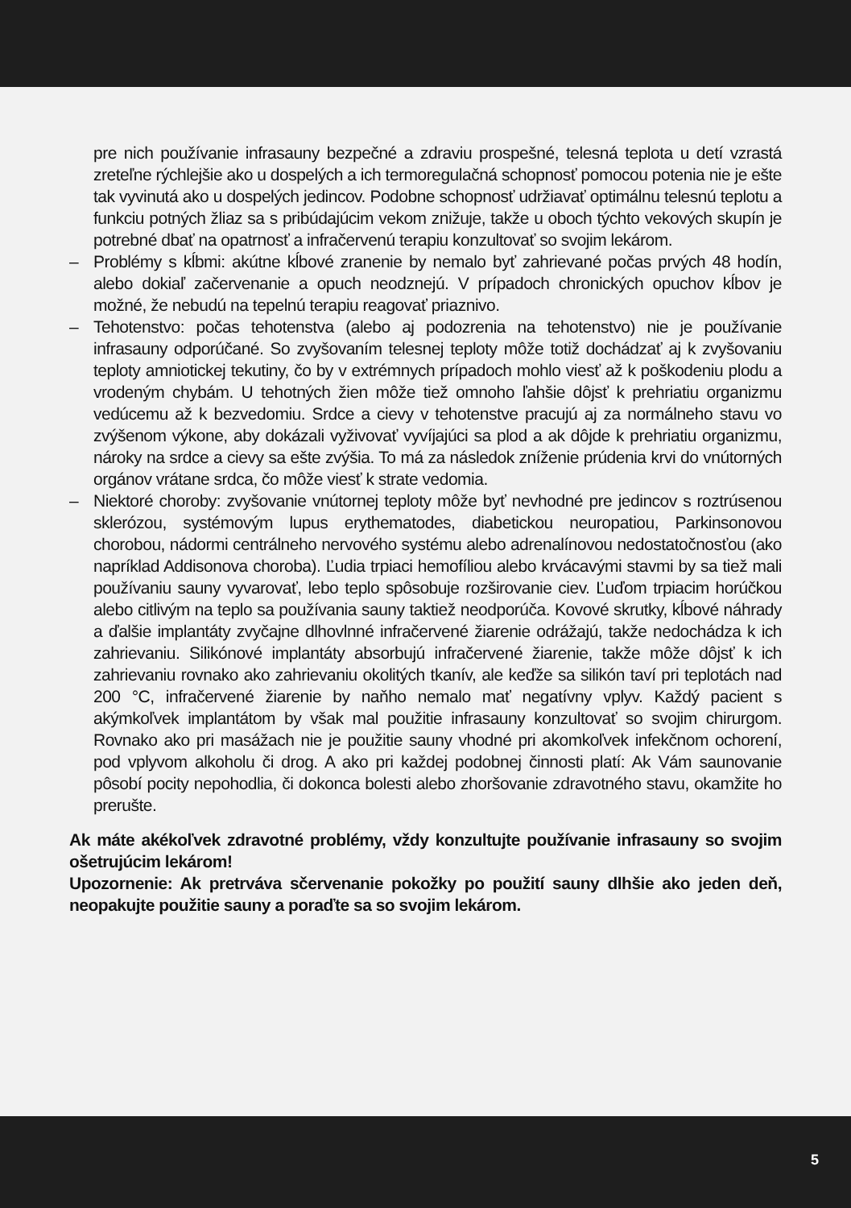pre nich používanie infrasauny bezpečné a zdraviu prospešné, telesná teplota u detí vzrastá zreteľne rýchlejšie ako u dospelých a ich termoregulačná schopnosť pomocou potenia nie je ešte tak vyvinutá ako u dospelých jedincov. Podobne schopnosť udržiavať optimálnu telesnú teplotu a funkciu potných žliaz sa s pribúdajúcim vekom znižuje, takže u oboch týchto vekových skupín je potrebné dbať na opatrnosť a infračervenú terapiu konzultovať so svojim lekárom.
– Problémy s kĺbmi: akútne kĺbové zranenie by nemalo byť zahrievané počas prvých 48 hodín, alebo dokiaľ začervenanie a opuch neodznejú. V prípadoch chronických opuchov kĺbov je možné, že nebudú na tepelnú terapiu reagovať priaznivo.
– Tehotenstvo: počas tehotenstva (alebo aj podozrenia na tehotenstvo) nie je používanie infrasauny odporúčané. So zvyšovaním telesnej teploty môže totiž dochádzať aj k zvyšovaniu teploty amniotickej tekutiny, čo by v extrémnych prípadoch mohlo viesť až k poškodeniu plodu a vrodeným chybám. U tehotných žien môže tiež omnoho ľahšie dôjsť k prehriatiu organizmu vedúcemu až k bezvedomiu. Srdce a cievy v tehotenstve pracujú aj za normálneho stavu vo zvýšenom výkone, aby dokázali vyživovať vyvíjajúci sa plod a ak dôjde k prehriatiu organizmu, nároky na srdce a cievy sa ešte zvýšia. To má za následok zníženie prúdenia krvi do vnútorných orgánov vrátane srdca, čo môže viesť k strate vedomia.
– Niektoré choroby: zvyšovanie vnútornej teploty môže byť nevhodné pre jedincov s roztrúsenou sklerózou, systémovým lupus erythematodes, diabetickou neuropatiou, Parkinsonovou chorobou, nádormi centrálneho nervového systému alebo adrenalínovou nedostatočnosťou (ako napríklad Addisonova choroba). Ľudia trpiaci hemofíliou alebo krvácavými stavmi by sa tiež mali používaniu sauny vyvarovať, lebo teplo spôsobuje rozširovanie ciev. Ľuďom trpiacim horúčkou alebo citlivým na teplo sa používania sauny taktiež neodporúča. Kovové skrutky, kĺbové náhrady a ďalšie implantáty zvyčajne dlhovlnné infračervené žiarenie odrážajú, takže nedochádza k ich zahrievaniu. Silikónové implantáty absorbujú infračervené žiarenie, takže môže dôjsť k ich zahrievaniu rovnako ako zahrievaniu okolitých tkanív, ale keďže sa silikón taví pri teplotách nad 200 °C, infračervené žiarenie by naňho nemalo mať negatívny vplyv. Každý pacient s akýmkoľvek implantátom by však mal použitie infrasauny konzultovať so svojim chirurgom. Rovnako ako pri masážach nie je použitie sauny vhodné pri akomkoľvek infekčnom ochorení, pod vplyvom alkoholu či drog. A ako pri každej podobnej činnosti platí: Ak Vám saunovanie pôsobí pocity nepohodlia, či dokonca bolesti alebo zhoršovanie zdravotného stavu, okamžite ho prerušte.
Ak máte akékoľvek zdravotné problémy, vždy konzultujte používanie infrasauny so svojim ošetrujúcim lekárom!
Upozornenie: Ak pretrváva sčervenanie pokožky po použití sauny dlhšie ako jeden deň, neopakujte použitie sauny a poraďte sa so svojim lekárom.
5